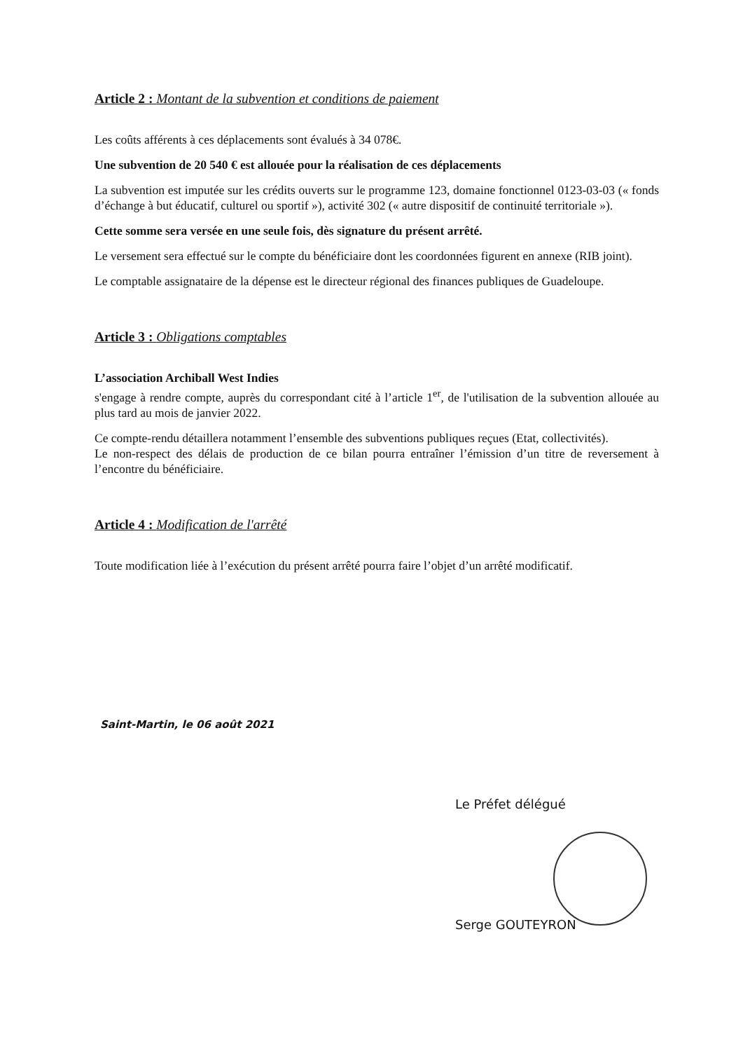Article 2 : Montant de la subvention et conditions de paiement
Les coûts afférents à ces déplacements sont évalués à 34 078€.
Une subvention de 20 540 € est allouée pour la réalisation de ces déplacements
La subvention est imputée sur les crédits ouverts sur le programme 123, domaine fonctionnel 0123-03-03 (« fonds d’échange à but éducatif, culturel ou sportif »), activité 302 (« autre dispositif de continuité territoriale »).
Cette somme sera versée en une seule fois, dès signature du présent arrêté.
Le versement sera effectué sur le compte du bénéficiaire dont les coordonnées figurent en annexe (RIB joint).
Le comptable assignataire de la dépense est le directeur régional des finances publiques de Guadeloupe.
Article 3 : Obligations comptables
L’association Archiball West Indies
s'engage à rendre compte, auprès du correspondant cité à l’article 1<sup>er</sup>, de l'utilisation de la subvention allouée au plus tard au mois de janvier 2022.
Ce compte-rendu détaillera notamment l’ensemble des subventions publiques reçues (Etat, collectivités).
Le non-respect des délais de production de ce bilan pourra entraîner l’émission d’un titre de reversement à l’encontre du bénéficiaire.
Article 4 : Modification de l'arrêté
Toute modification liée à l’exécution du présent arrêté pourra faire l’objet d’un arrêté modificatif.
Saint-Martin, le 06 août 2021
Le Préfet délégué
Serge GOUTEYRON